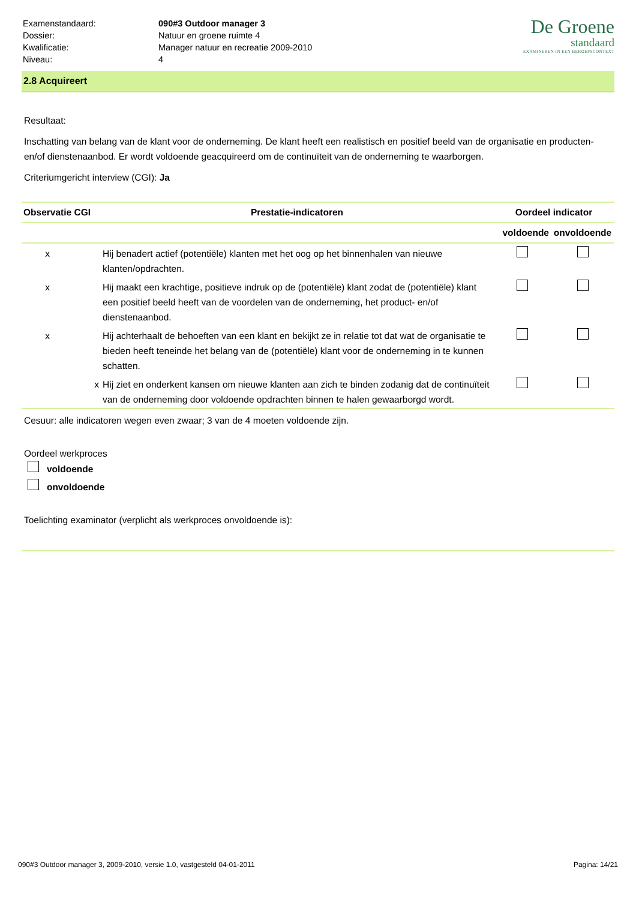| Examenstandaard: | 090#3 Outdoor manager 3 |
| Dossier: | Natuur en groene ruimte 4 |
| Kwalificatie: | Manager natuur en recreatie 2009-2010 |
| Niveau: | 4 |
De Groene
standaard
EXAMINEREN IN EEN BEROEPSCONTEXT
2.8 Acquireert
Resultaat:
Inschatting van belang van de klant voor de onderneming. De klant heeft een realistisch en positief beeld van de organisatie en producten- en/of dienstenaanbod. Er wordt voldoende geacquireerd om de continuïteit van de onderneming te waarborgen.
Criteriumgericht interview (CGI): Ja
| Observatie CGI | | Prestatie-indicatoren | Oordeel indicator | |
| --- | --- | --- | --- | --- |
| | | | voldoende | onvoldoende |
| x | | Hij benadert actief (potentiële) klanten met het oog op het binnenhalen van nieuwe klanten/opdrachten. | | |
| x | | Hij maakt een krachtige, positieve indruk op de (potentiële) klant zodat de (potentiële) klant een positief beeld heeft van de voordelen van de onderneming, het product- en/of dienstenaanbod. | | |
| x | | Hij achterhaalt de behoeften van een klant en bekijkt ze in relatie tot dat wat de organisatie te bieden heeft teneinde het belang van de (potentiële) klant voor de onderneming in te kunnen schatten. | | |
| | x | Hij ziet en onderkent kansen om nieuwe klanten aan zich te binden zodanig dat de continuïteit van de onderneming door voldoende opdrachten binnen te halen gewaarborgd wordt. | | |
Cesuur: alle indicatoren wegen even zwaar; 3 van de 4 moeten voldoende zijn.
Oordeel werkproces
voldoende
onvoldoende
Toelichting examinator (verplicht als werkproces onvoldoende is):
090#3 Outdoor manager 3, 2009-2010, versie 1.0, vastgesteld 04-01-2011 Pagina: 14/21